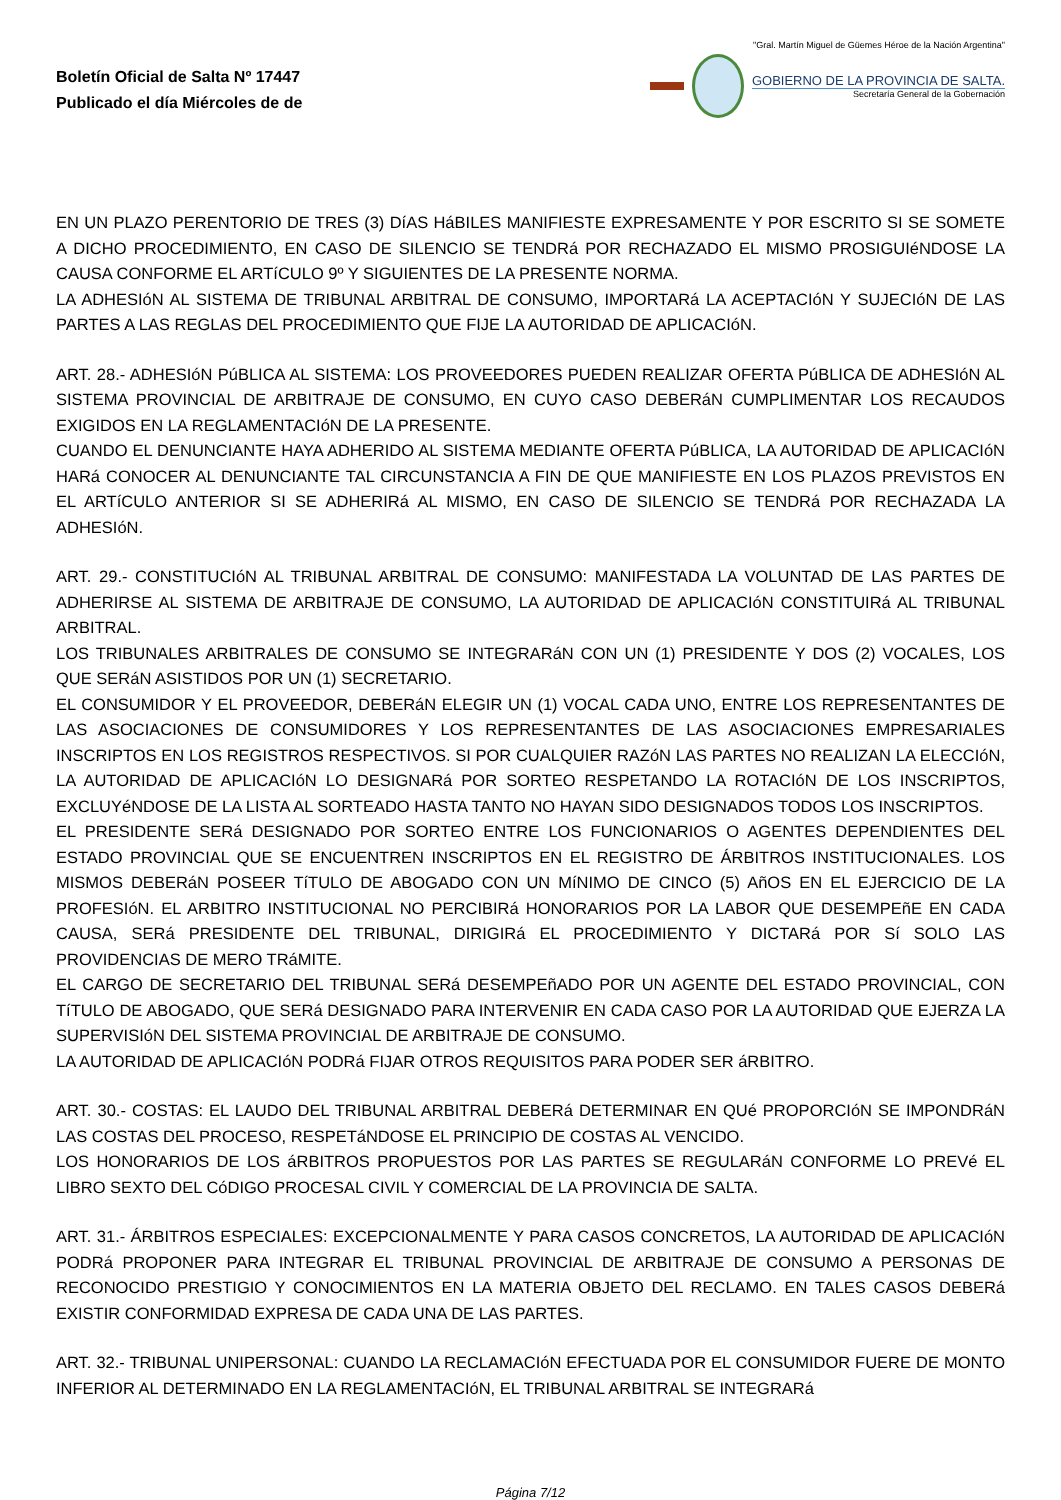Boletín Oficial de Salta Nº 17447
Publicado el día Miércoles de de
"Gral. Martín Miguel de Güemes Héroe de la Nación Argentina"
GOBIERNO DE LA PROVINCIA DE SALTA.
Secretaría General de la Gobernación
EN UN PLAZO PERENTORIO DE TRES (3) DíAS HáBILES MANIFIESTE EXPRESAMENTE Y POR ESCRITO SI SE SOMETE A DICHO PROCEDIMIENTO, EN CASO DE SILENCIO SE TENDRá POR RECHAZADO EL MISMO PROSIGUIéNDOSE LA CAUSA CONFORME EL ARTíCULO 9º Y SIGUIENTES DE LA PRESENTE NORMA.
LA ADHESIóN AL SISTEMA DE TRIBUNAL ARBITRAL DE CONSUMO, IMPORTARá LA ACEPTACIóN Y SUJECIóN DE LAS PARTES A LAS REGLAS DEL PROCEDIMIENTO QUE FIJE LA AUTORIDAD DE APLICACIóN.
ART. 28.- ADHESIóN PúBLICA AL SISTEMA: LOS PROVEEDORES PUEDEN REALIZAR OFERTA PúBLICA DE ADHESIóN AL SISTEMA PROVINCIAL DE ARBITRAJE DE CONSUMO, EN CUYO CASO DEBERáN CUMPLIMENTAR LOS RECAUDOS EXIGIDOS EN LA REGLAMENTACIóN DE LA PRESENTE.
CUANDO EL DENUNCIANTE HAYA ADHERIDO AL SISTEMA MEDIANTE OFERTA PúBLICA, LA AUTORIDAD DE APLICACIóN HARá CONOCER AL DENUNCIANTE TAL CIRCUNSTANCIA A FIN DE QUE MANIFIESTE EN LOS PLAZOS PREVISTOS EN EL ARTíCULO ANTERIOR SI SE ADHERIRá AL MISMO, EN CASO DE SILENCIO SE TENDRá POR RECHAZADA LA ADHESIóN.
ART. 29.- CONSTITUCIóN AL TRIBUNAL ARBITRAL DE CONSUMO: MANIFESTADA LA VOLUNTAD DE LAS PARTES DE ADHERIRSE AL SISTEMA DE ARBITRAJE DE CONSUMO, LA AUTORIDAD DE APLICACIóN CONSTITUIRá AL TRIBUNAL ARBITRAL.
LOS TRIBUNALES ARBITRALES DE CONSUMO SE INTEGRARáN CON UN (1) PRESIDENTE Y DOS (2) VOCALES, LOS QUE SERáN ASISTIDOS POR UN (1) SECRETARIO.
EL CONSUMIDOR Y EL PROVEEDOR, DEBERáN ELEGIR UN (1) VOCAL CADA UNO, ENTRE LOS REPRESENTANTES DE LAS ASOCIACIONES DE CONSUMIDORES Y LOS REPRESENTANTES DE LAS ASOCIACIONES EMPRESARIALES INSCRIPTOS EN LOS REGISTROS RESPECTIVOS. SI POR CUALQUIER RAZóN LAS PARTES NO REALIZAN LA ELECCIóN, LA AUTORIDAD DE APLICACIóN LO DESIGNARá POR SORTEO RESPETANDO LA ROTACIóN DE LOS INSCRIPTOS, EXCLUYéNDOSE DE LA LISTA AL SORTEADO HASTA TANTO NO HAYAN SIDO DESIGNADOS TODOS LOS INSCRIPTOS.
EL PRESIDENTE SERá DESIGNADO POR SORTEO ENTRE LOS FUNCIONARIOS O AGENTES DEPENDIENTES DEL ESTADO PROVINCIAL QUE SE ENCUENTREN INSCRIPTOS EN EL REGISTRO DE ÁRBITROS INSTITUCIONALES. LOS MISMOS DEBERáN POSEER TíTULO DE ABOGADO CON UN MíNIMO DE CINCO (5) AñOS EN EL EJERCICIO DE LA PROFESIóN. EL ARBITRO INSTITUCIONAL NO PERCIBIRá HONORARIOS POR LA LABOR QUE DESEMPEñE EN CADA CAUSA, SERá PRESIDENTE DEL TRIBUNAL, DIRIGIRá EL PROCEDIMIENTO Y DICTARá POR Sí SOLO LAS PROVIDENCIAS DE MERO TRáMITE.
EL CARGO DE SECRETARIO DEL TRIBUNAL SERá DESEMPEñADO POR UN AGENTE DEL ESTADO PROVINCIAL, CON TíTULO DE ABOGADO, QUE SERá DESIGNADO PARA INTERVENIR EN CADA CASO POR LA AUTORIDAD QUE EJERZA LA SUPERVISIóN DEL SISTEMA PROVINCIAL DE ARBITRAJE DE CONSUMO.
LA AUTORIDAD DE APLICACIóN PODRá FIJAR OTROS REQUISITOS PARA PODER SER áRBITRO.
ART. 30.- COSTAS: EL LAUDO DEL TRIBUNAL ARBITRAL DEBERá DETERMINAR EN QUé PROPORCIóN SE IMPONDRáN LAS COSTAS DEL PROCESO, RESPETáNDOSE EL PRINCIPIO DE COSTAS AL VENCIDO.
LOS HONORARIOS DE LOS áRBITROS PROPUESTOS POR LAS PARTES SE REGULARáN CONFORME LO PREVé EL LIBRO SEXTO DEL CóDIGO PROCESAL CIVIL Y COMERCIAL DE LA PROVINCIA DE SALTA.
ART. 31.- ÁRBITROS ESPECIALES: EXCEPCIONALMENTE Y PARA CASOS CONCRETOS, LA AUTORIDAD DE APLICACIóN PODRá PROPONER PARA INTEGRAR EL TRIBUNAL PROVINCIAL DE ARBITRAJE DE CONSUMO A PERSONAS DE RECONOCIDO PRESTIGIO Y CONOCIMIENTOS EN LA MATERIA OBJETO DEL RECLAMO. EN TALES CASOS DEBERá EXISTIR CONFORMIDAD EXPRESA DE CADA UNA DE LAS PARTES.
ART. 32.- TRIBUNAL UNIPERSONAL: CUANDO LA RECLAMACIóN EFECTUADA POR EL CONSUMIDOR FUERE DE MONTO INFERIOR AL DETERMINADO EN LA REGLAMENTACIóN, EL TRIBUNAL ARBITRAL SE INTEGRARá
Página 7/12